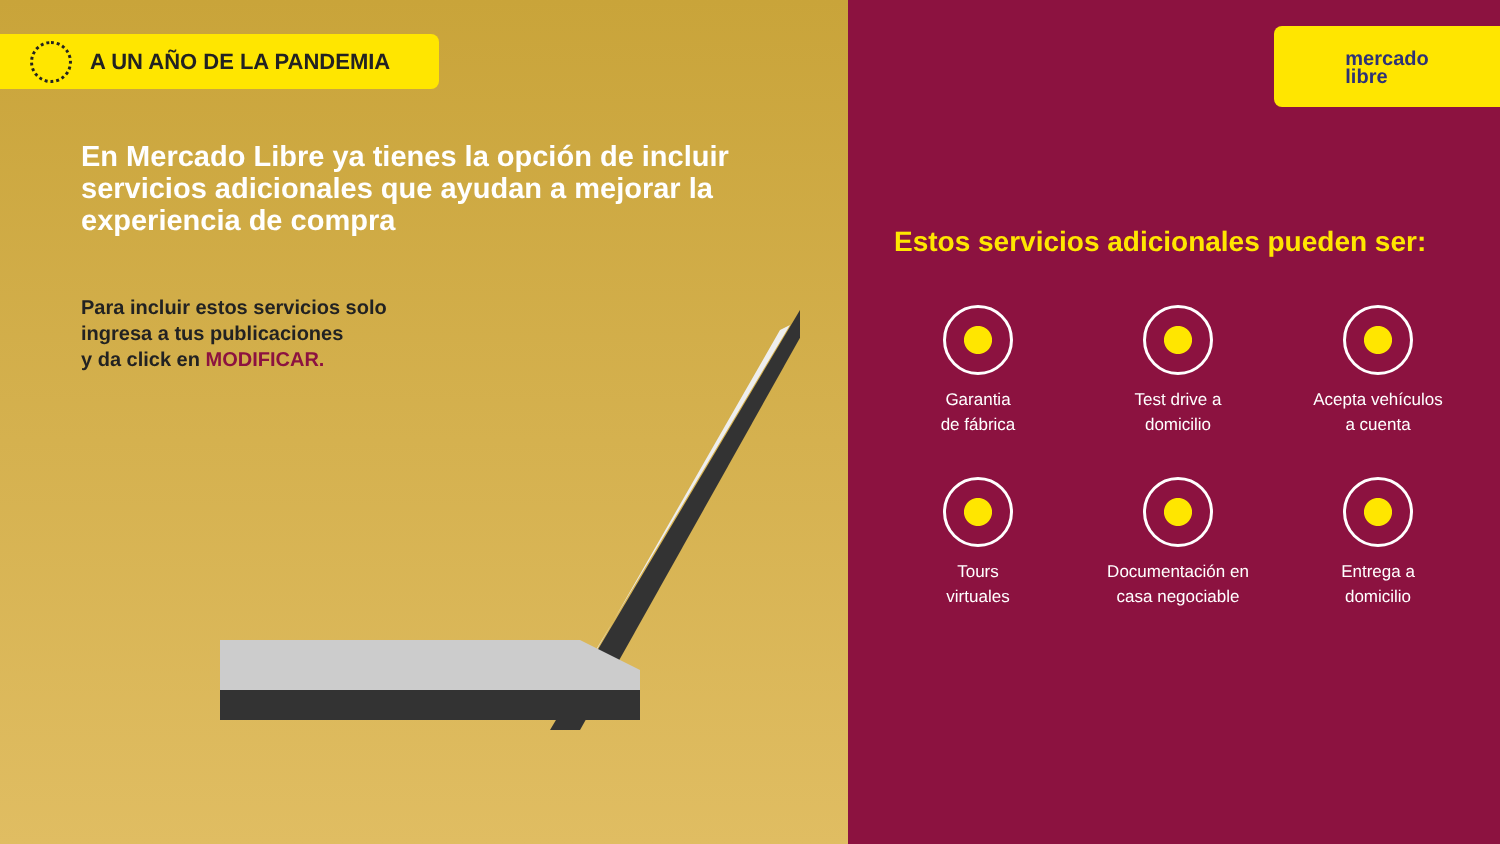A UN AÑO DE LA PANDEMIA
En Mercado Libre ya tienes la opción de incluir servicios adicionales que ayudan a mejorar la experiencia de compra
Para incluir estos servicios solo
ingresa a tus publicaciones
y da click en MODIFICAR.
mercado
libre
Estos servicios adicionales pueden ser:
Garantia
de fábrica
Test drive a
domicilio
Acepta vehículos
a cuenta
Tours
virtuales
Documentación en
casa negociable
Entrega a
domicilio